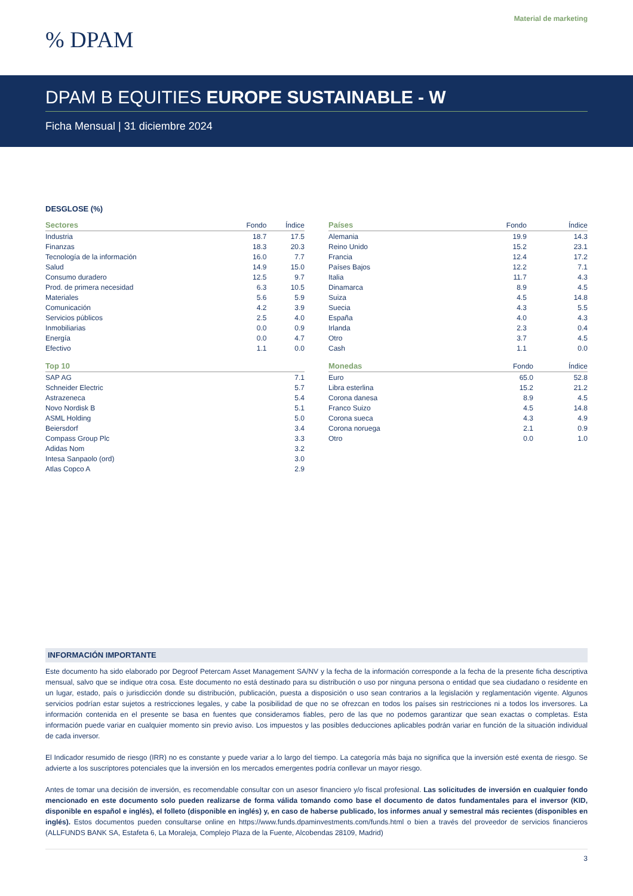Material de marketing
% DPAM
DPAM B EQUITIES EUROPE SUSTAINABLE - W
Ficha Mensual | 31 diciembre 2024
DESGLOSE (%)
| Sectores | Fondo | Índice |
| --- | --- | --- |
| Industria | 18.7 | 17.5 |
| Finanzas | 18.3 | 20.3 |
| Tecnología de la información | 16.0 | 7.7 |
| Salud | 14.9 | 15.0 |
| Consumo duradero | 12.5 | 9.7 |
| Prod. de primera necesidad | 6.3 | 10.5 |
| Materiales | 5.6 | 5.9 |
| Comunicación | 4.2 | 3.9 |
| Servicios públicos | 2.5 | 4.0 |
| Inmobiliarias | 0.0 | 0.9 |
| Energía | 0.0 | 4.7 |
| Efectivo | 1.1 | 0.0 |
| Top 10 | |
| --- | --- |
| SAP AG | 7.1 |
| Schneider Electric | 5.7 |
| Astrazeneca | 5.4 |
| Novo Nordisk B | 5.1 |
| ASML Holding | 5.0 |
| Beiersdorf | 3.4 |
| Compass Group Plc | 3.3 |
| Adidas Nom | 3.2 |
| Intesa Sanpaolo (ord) | 3.0 |
| Atlas Copco A | 2.9 |
| Países | Fondo | Índice |
| --- | --- | --- |
| Alemania | 19.9 | 14.3 |
| Reino Unido | 15.2 | 23.1 |
| Francia | 12.4 | 17.2 |
| Países Bajos | 12.2 | 7.1 |
| Italia | 11.7 | 4.3 |
| Dinamarca | 8.9 | 4.5 |
| Suiza | 4.5 | 14.8 |
| Suecia | 4.3 | 5.5 |
| España | 4.0 | 4.3 |
| Irlanda | 2.3 | 0.4 |
| Otro | 3.7 | 4.5 |
| Cash | 1.1 | 0.0 |
| Monedas | Fondo | Índice |
| --- | --- | --- |
| Euro | 65.0 | 52.8 |
| Libra esterlina | 15.2 | 21.2 |
| Corona danesa | 8.9 | 4.5 |
| Franco Suizo | 4.5 | 14.8 |
| Corona sueca | 4.3 | 4.9 |
| Corona noruega | 2.1 | 0.9 |
| Otro | 0.0 | 1.0 |
INFORMACIÓN IMPORTANTE
Este documento ha sido elaborado por Degroof Petercam Asset Management SA/NV y la fecha de la información corresponde a la fecha de la presente ficha descriptiva mensual, salvo que se indique otra cosa. Este documento no está destinado para su distribución o uso por ninguna persona o entidad que sea ciudadano o residente en un lugar, estado, país o jurisdicción donde su distribución, publicación, puesta a disposición o uso sean contrarios a la legislación y reglamentación vigente. Algunos servicios podrían estar sujetos a restricciones legales, y cabe la posibilidad de que no se ofrezcan en todos los países sin restricciones ni a todos los inversores. La información contenida en el presente se basa en fuentes que consideramos fiables, pero de las que no podemos garantizar que sean exactas o completas. Esta información puede variar en cualquier momento sin previo aviso. Los impuestos y las posibles deducciones aplicables podrán variar en función de la situación individual de cada inversor.
El Indicador resumido de riesgo (IRR) no es constante y puede variar a lo largo del tiempo. La categoría más baja no significa que la inversión esté exenta de riesgo. Se advierte a los suscriptores potenciales que la inversión en los mercados emergentes podría conllevar un mayor riesgo.
Antes de tomar una decisión de inversión, es recomendable consultar con un asesor financiero y/o fiscal profesional. Las solicitudes de inversión en cualquier fondo mencionado en este documento solo pueden realizarse de forma válida tomando como base el documento de datos fundamentales para el inversor (KID, disponible en español e inglés), el folleto (disponible en inglés) y, en caso de haberse publicado, los informes anual y semestral más recientes (disponibles en inglés). Estos documentos pueden consultarse online en https://www.funds.dpaminvestments.com/funds.html o bien a través del proveedor de servicios financieros (ALLFUNDS BANK SA, Estafeta 6, La Moraleja, Complejo Plaza de la Fuente, Alcobendas 28109, Madrid)
3